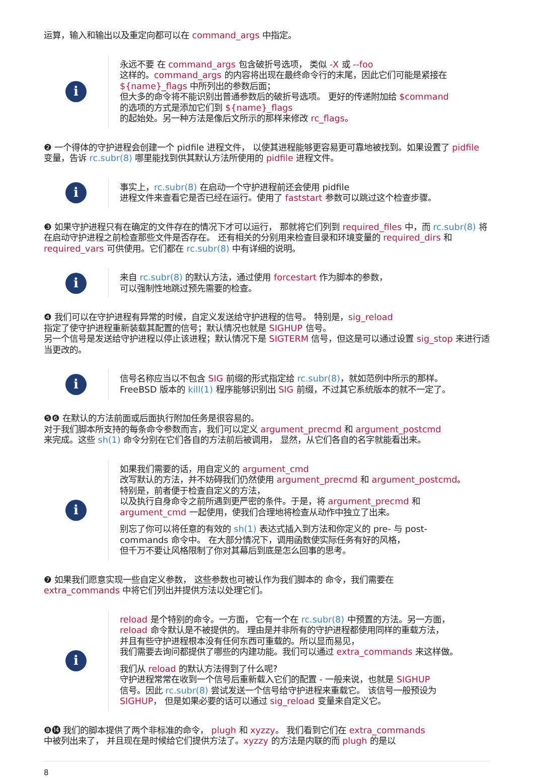运算，输入和输出以及重定向都可以在 command_args 中指定。
i
永远不要 在 command_args 包含破折号选项， 类似 -X 或 --foo
这样的。command_args 的内容将出现在最终命令行的末尾，因此它们可能是紧接在
${name}_flags 中所列出的参数后面；
但大多的命令将不能识别出普通参数后的破折号选项。 更好的传递附加给 $command
的选项的方式是添加它们到 ${name}_flags
的起始处。另一种方法是像后文所示的那样来修改 rc_flags。
❷ 一个得体的守护进程会创建一个 pidfile 进程文件， 以使其进程能够更容易更可靠地被找到。如果设置了 pidfile 变量，告诉 rc.subr(8) 哪里能找到供其默认方法所使用的 pidfile 进程文件。
i
事实上，rc.subr(8) 在启动一个守护进程前还会使用 pidfile
进程文件来查看它是否已经在运行。使用了 faststart 参数可以跳过这个检查步骤。
❸ 如果守护进程只有在确定的文件存在的情况下才可以运行， 那就将它们列到 required_files 中，而 rc.subr(8) 将在启动守护进程之前检查那些文件是否存在。 还有相关的分别用来检查目录和环境变量的 required_dirs 和 required_vars 可供使用。它们都在 rc.subr(8) 中有详细的说明。
i
来自 rc.subr(8) 的默认方法，通过使用 forcestart 作为脚本的参数，
可以强制性地跳过预先需要的检查。
❹ 我们可以在守护进程有异常的时候，自定义发送给守护进程的信号。 特别是，sig_reload
指定了使守护进程重新装载其配置的信号；默认情况也就是 SIGHUP 信号。
另一个信号是发送给守护进程以停止该进程；默认情况下是 SIGTERM 信号，但这是可以通过设置 sig_stop 来进行适当更改的。
i
信号名称应当以不包含 SIG 前缀的形式指定给 rc.subr(8)，就如范例中所示的那样。
FreeBSD 版本的 kill(1) 程序能够识别出 SIG 前缀，不过其它系统版本的就不一定了。
❺❻ 在默认的方法前面或后面执行附加任务是很容易的。
对于我们脚本所支持的每条命令参数而言，我们可以定义 argument_precmd 和 argument_postcmd
来完成。这些 sh(1) 命令分别在它们各自的方法前后被调用， 显然，从它们各自的名字就能看出来。
i
如果我们需要的话，用自定义的 argument_cmd
改写默认的方法，并不妨碍我们仍然使用 argument_precmd 和 argument_postcmd。
特别是，前者便于检查自定义的方法，
以及执行自身命令之前所遇到更严密的条件。于是，将 argument_precmd 和
argument_cmd 一起使用，使我们合理地将检查从动作中独立了出来。
别忘了你可以将任意的有效的 sh(1) 表达式插入到方法和你定义的 pre- 与 post-
commands 命令中。 在大部分情况下，调用函数使实际任务有好的风格，
但千万不要让风格限制了你对其幕后到底是怎么回事的思考。
❼ 如果我们愿意实现一些自定义参数， 这些参数也可被认作为我们脚本的 命令，我们需要在
extra_commands 中将它们列出并提供方法以处理它们。
i
reload 是个特别的命令。一方面， 它有一个在 rc.subr(8) 中预置的方法。另一方面，
reload 命令默认是不被提供的。 理由是并非所有的守护进程都使用同样的重载方法，
并且有些守护进程根本没有任何东西可重载的。所以显而易见，
我们需要去询问都提供了哪些的内建功能。我们可以通过 extra_commands 来这样做。
我们从 reload 的默认方法得到了什么呢?
守护进程常常在收到一个信号后重新载入它们的配置 - 一般来说，也就是 SIGHUP
信号。因此 rc.subr(8) 尝试发送一个信号给守护进程来重载它。 该信号一般预设为
SIGHUP， 但是如果必要的话可以通过 sig_reload 变量来自定义它。
❽⓮ 我们的脚本提供了两个非标准的命令， plugh 和 xyzzy。 我们看到它们在 extra_commands
中被列出来了， 并且现在是时候给它们提供方法了。xyzzy 的方法是内联的而 plugh 的是以
8